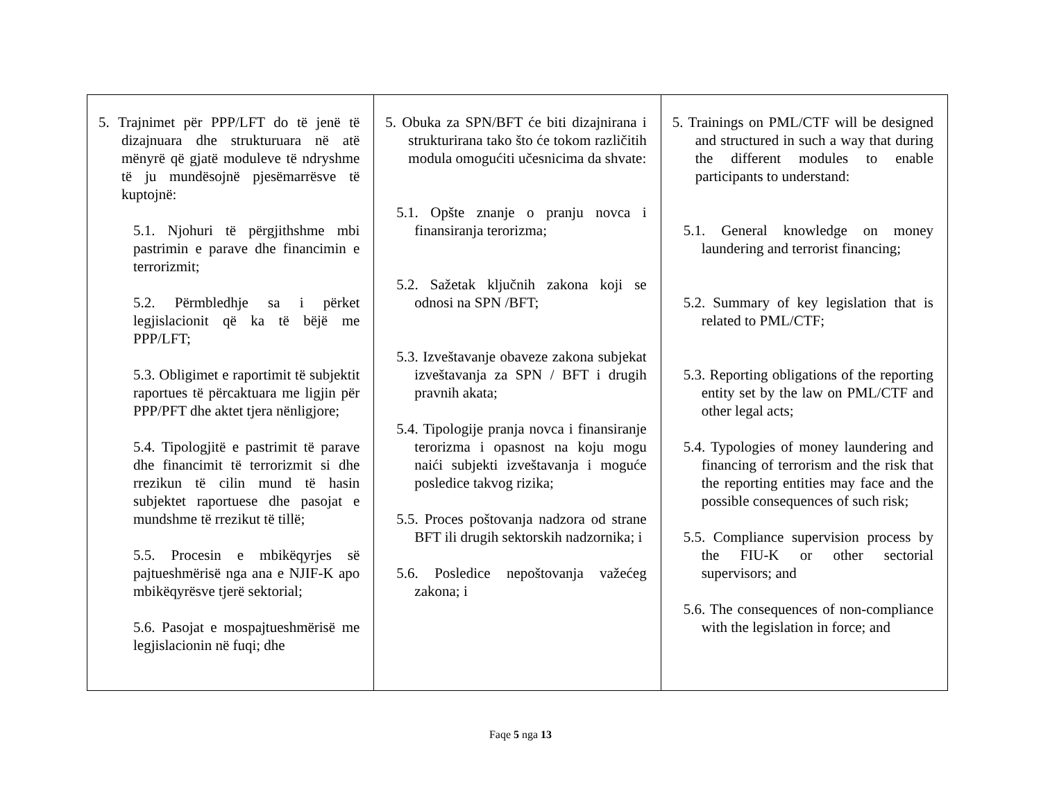| 5. Trajnimet për PPP/LFT do të jenë të dizajnuara dhe strukturuara në atë mënyrë që gjatë moduleve të ndryshme të ju mundësojnë pjesëmarrësve të kuptojnë: 5.1. Njohuri të përgjithshme mbi pastrimin e parave dhe financimin e terrorizmit; 5.2. Përmbledhje sa i përket legjislacionit që ka të bëjë me PPP/LFT; 5.3. Obligimet e raportimit të subjektit raportues të përcaktuara me ligjin për PPP/PFT dhe aktet tjera nënligjore; 5.4. Tipologjitë e pastrimit të parave dhe financimit të terrorizmit si dhe rrezikun të cilin mund të hasin subjektet raportuese dhe pasojat e mundshme të rrezikut të tillë; 5.5. Procesin e mbikëqyrjes së pajtueshmërisë nga ana e NJIF-K apo mbikëqyrësve tjerë sektorial; 5.6. Pasojat e mospajtueshmërisë me legjislacionin në fuqi; dhe | 5. Obuka za SPN/BFT će biti dizajnirana i strukturirana tako što će tokom različitih modula omogućiti učesnicima da shvate: 5.1. Opšte znanje o pranju novca i finansiranja terorizma; 5.2. Sažetak ključnih zakona koji se odnosi na SPN /BFT; 5.3. Izveštavanje obaveze zakona subjekat izveštavanja za SPN / BFT i drugih pravnih akata; 5.4. Tipologije pranja novca i finansiranje terorizma i opasnost na koju mogu naići subjekti izveštavanja i moguće posledice takvog rizika; 5.5. Proces poštovanja nadzora od strane BFT ili drugih sektorskih nadzornika; i 5.6. Posledice nepoštovanja važećeg zakona; i | 5. Trainings on PML/CTF will be designed and structured in such a way that during the different modules to enable participants to understand: 5.1. General knowledge on money laundering and terrorist financing; 5.2. Summary of key legislation that is related to PML/CTF; 5.3. Reporting obligations of the reporting entity set by the law on PML/CTF and other legal acts; 5.4. Typologies of money laundering and financing of terrorism and the risk that the reporting entities may face and the possible consequences of such risk; 5.5. Compliance supervision process by the FIU-K or other sectorial supervisors; and 5.6. The consequences of non-compliance with the legislation in force; and |
Faqe 5 nga 13